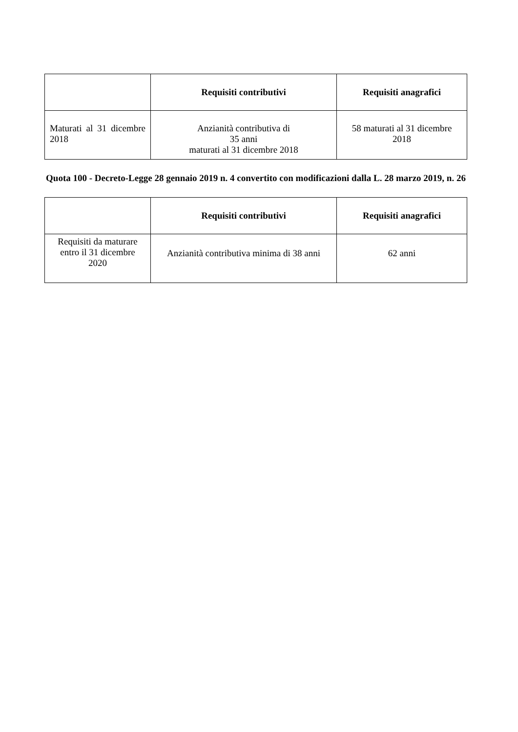| | Requisiti contributivi | Requisiti anagrafici |
| --- | --- | --- |
| Maturati al 31 dicembre 2018 | Anzianità contributiva di 35 anni maturati al 31 dicembre 2018 | 58 maturati al 31 dicembre 2018 |
Quota 100 - Decreto-Legge 28 gennaio 2019 n. 4 convertito con modificazioni dalla L. 28 marzo 2019, n. 26
| | Requisiti contributivi | Requisiti anagrafici |
| --- | --- | --- |
| Requisiti da maturare entro il 31 dicembre 2020 | Anzianità contributiva minima di 38 anni | 62 anni |